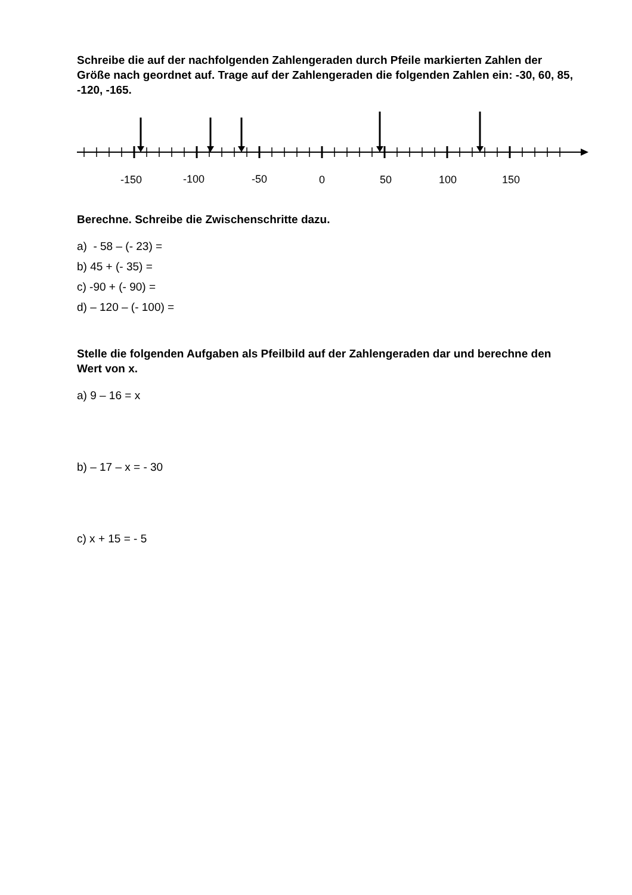Schreibe die auf der nachfolgenden Zahlengeraden durch Pfeile markierten Zahlen der Größe nach geordnet auf. Trage auf der Zahlengeraden die folgenden Zahlen ein: -30, 60, 85, -120, -165.
-150
-100
-50
0
50
100
150
Berechne. Schreibe die Zwischenschritte dazu.
a) - 58 – (- 23) =
b) 45 + (- 35) =
c) -90 + (- 90) =
d) – 120 – (- 100) =
Stelle die folgenden Aufgaben als Pfeilbild auf der Zahlengeraden dar und berechne den Wert von x.
a) 9 – 16 = x
b) – 17 – x = - 30
c) x + 15 = - 5